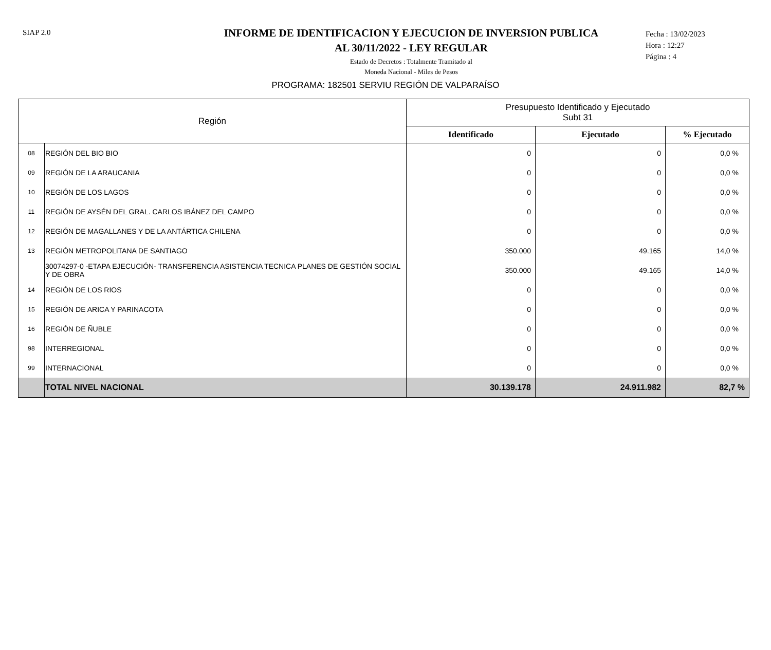SIAP 2.0
INFORME DE IDENTIFICACION Y EJECUCION DE INVERSION PUBLICA
AL 30/11/2022 - LEY REGULAR
Estado de Decretos : Totalmente Tramitado al
Moneda Nacional - Miles de Pesos
Fecha : 13/02/2023
Hora : 12:27
Página : 4
PROGRAMA: 182501 SERVIU REGIÓN DE VALPARAÍSO
| Región | | Presupuesto Identificado y Ejecutado Subt 31 | | |
| --- | --- | --- | --- | --- |
| | | Identificado | Ejecutado | % Ejecutado |
| 08 | REGIÓN DEL BIO BIO | 0 | 0 | 0,0 % |
| 09 | REGIÓN DE LA ARAUCANIA | 0 | 0 | 0,0 % |
| 10 | REGIÓN DE LOS LAGOS | 0 | 0 | 0,0 % |
| 11 | REGIÓN DE AYSÉN DEL GRAL. CARLOS IBÁNEZ DEL CAMPO | 0 | 0 | 0,0 % |
| 12 | REGIÓN DE MAGALLANES Y DE LA ANTÁRTICA CHILENA | 0 | 0 | 0,0 % |
| 13 | REGIÓN METROPOLITANA DE SANTIAGO | 350.000 | 49.165 | 14,0 % |
| | 30074297-0 -ETAPA EJECUCIÓN- TRANSFERENCIA ASISTENCIA TECNICA PLANES DE GESTIÓN SOCIAL Y DE OBRA | 350.000 | 49.165 | 14,0 % |
| 14 | REGIÓN DE LOS RIOS | 0 | 0 | 0,0 % |
| 15 | REGIÓN DE ARICA Y PARINACOTA | 0 | 0 | 0,0 % |
| 16 | REGIÓN DE ÑUBLE | 0 | 0 | 0,0 % |
| 98 | INTERREGIONAL | 0 | 0 | 0,0 % |
| 99 | INTERNACIONAL | 0 | 0 | 0,0 % |
| | TOTAL NIVEL NACIONAL | 30.139.178 | 24.911.982 | 82,7 % |